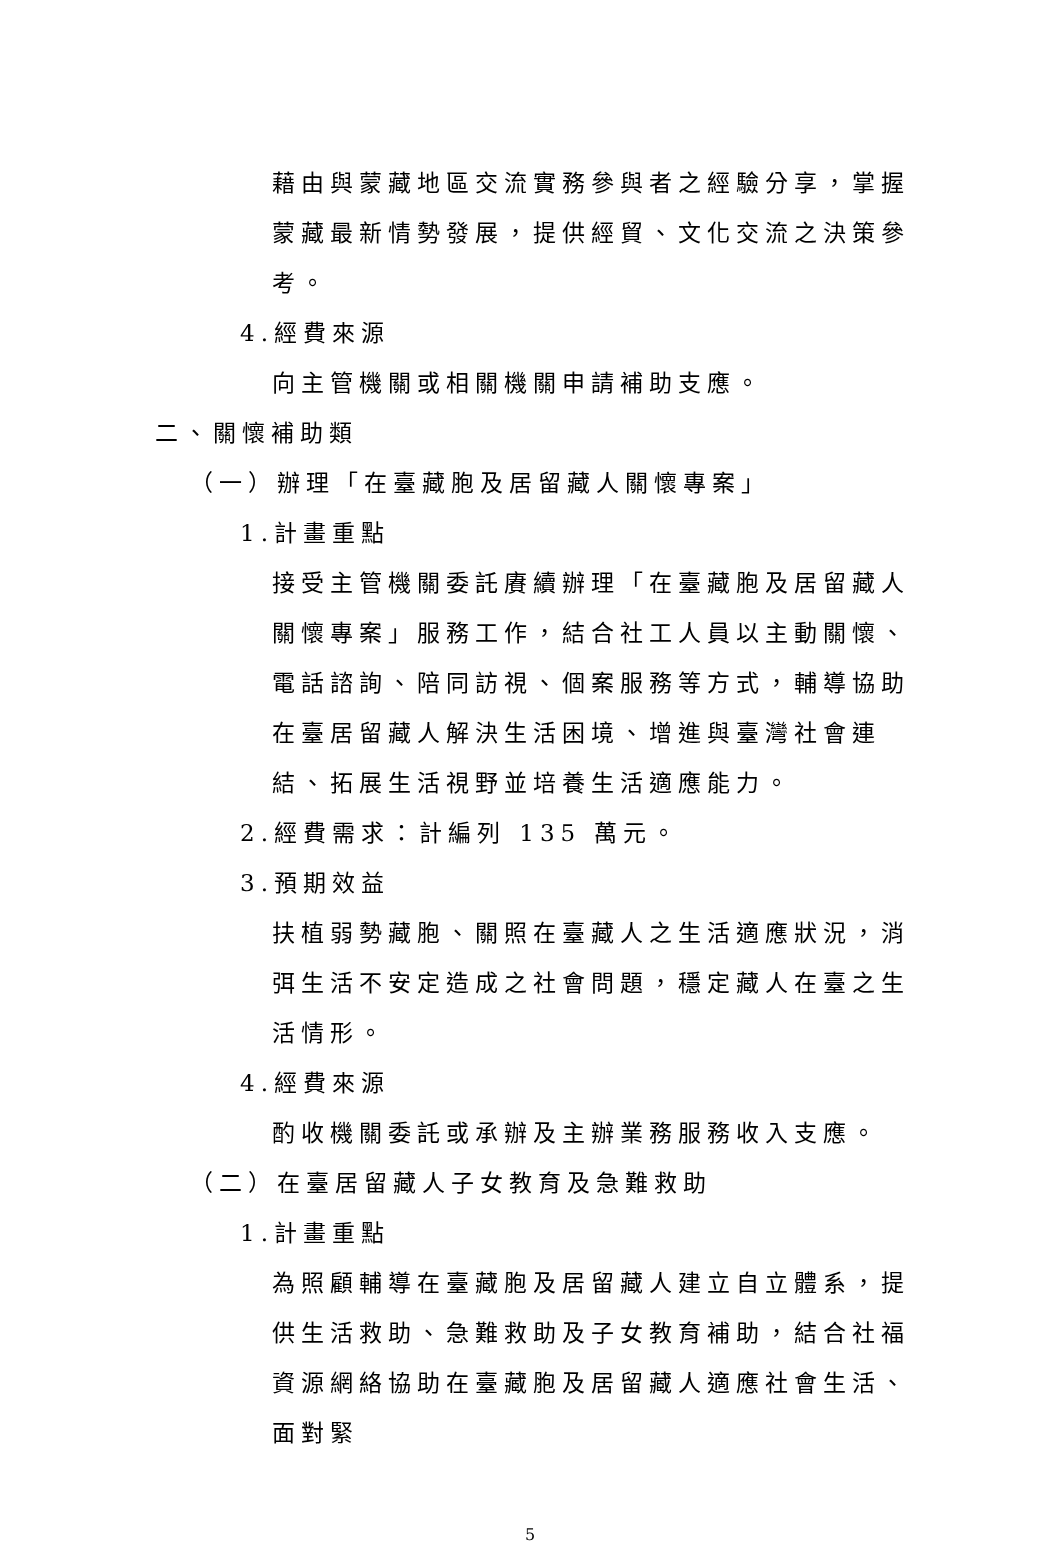藉由與蒙藏地區交流實務參與者之經驗分享，掌握蒙藏最新情勢發展，提供經貿、文化交流之決策參考。
4.經費來源
向主管機關或相關機關申請補助支應。
二、關懷補助類
（一）辦理「在臺藏胞及居留藏人關懷專案」
1.計畫重點
接受主管機關委託賡續辦理「在臺藏胞及居留藏人關懷專案」服務工作，結合社工人員以主動關懷、電話諮詢、陪同訪視、個案服務等方式，輔導協助在臺居留藏人解決生活困境、增進與臺灣社會連結、拓展生活視野並培養生活適應能力。
2.經費需求：計編列 135 萬元。
3.預期效益
扶植弱勢藏胞、關照在臺藏人之生活適應狀況，消弭生活不安定造成之社會問題，穩定藏人在臺之生活情形。
4.經費來源
酌收機關委託或承辦及主辦業務服務收入支應。
（二）在臺居留藏人子女教育及急難救助
1.計畫重點
為照顧輔導在臺藏胞及居留藏人建立自立體系，提供生活救助、急難救助及子女教育補助，結合社福資源網絡協助在臺藏胞及居留藏人適應社會生活、面對緊
5